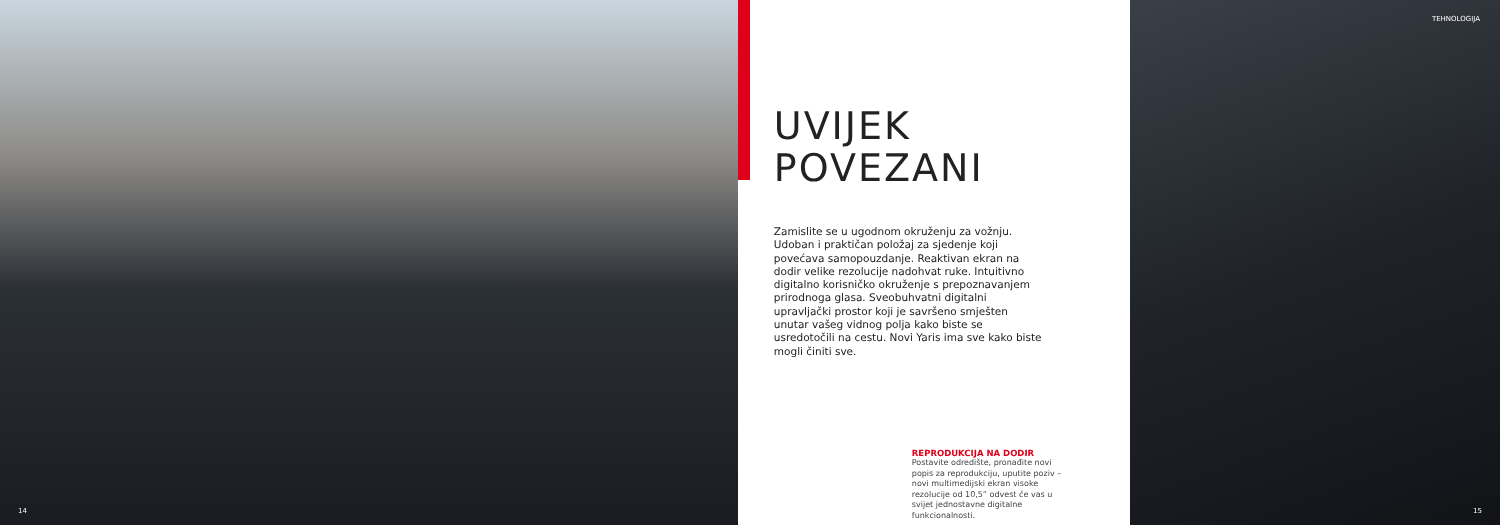14
UVIJEK
POVEZANI
Zamislite se u ugodnom okruženju za vožnju. Udoban i praktičan položaj za sjedenje koji povećava samopouzdanje. Reaktivan ekran na dodir velike rezolucije nadohvat ruke. Intuitivno digitalno korisničko okruženje s prepoznavanjem prirodnoga glasa. Sveobuhvatni digitalni upravljački prostor koji je savršeno smješten unutar vašeg vidnog polja kako biste se usredotočili na cestu. Novi Yaris ima sve kako biste mogli činiti sve.
REPRODUKCIJA NA DODIR
Postavite odredište, pronađite novi popis za reprodukciju, uputite poziv – novi multimedijski ekran visoke rezolucije od 10,5” odvest će vas u svijet jednostavne digitalne funkcionalnosti.
TEHNOLOGIJA
15